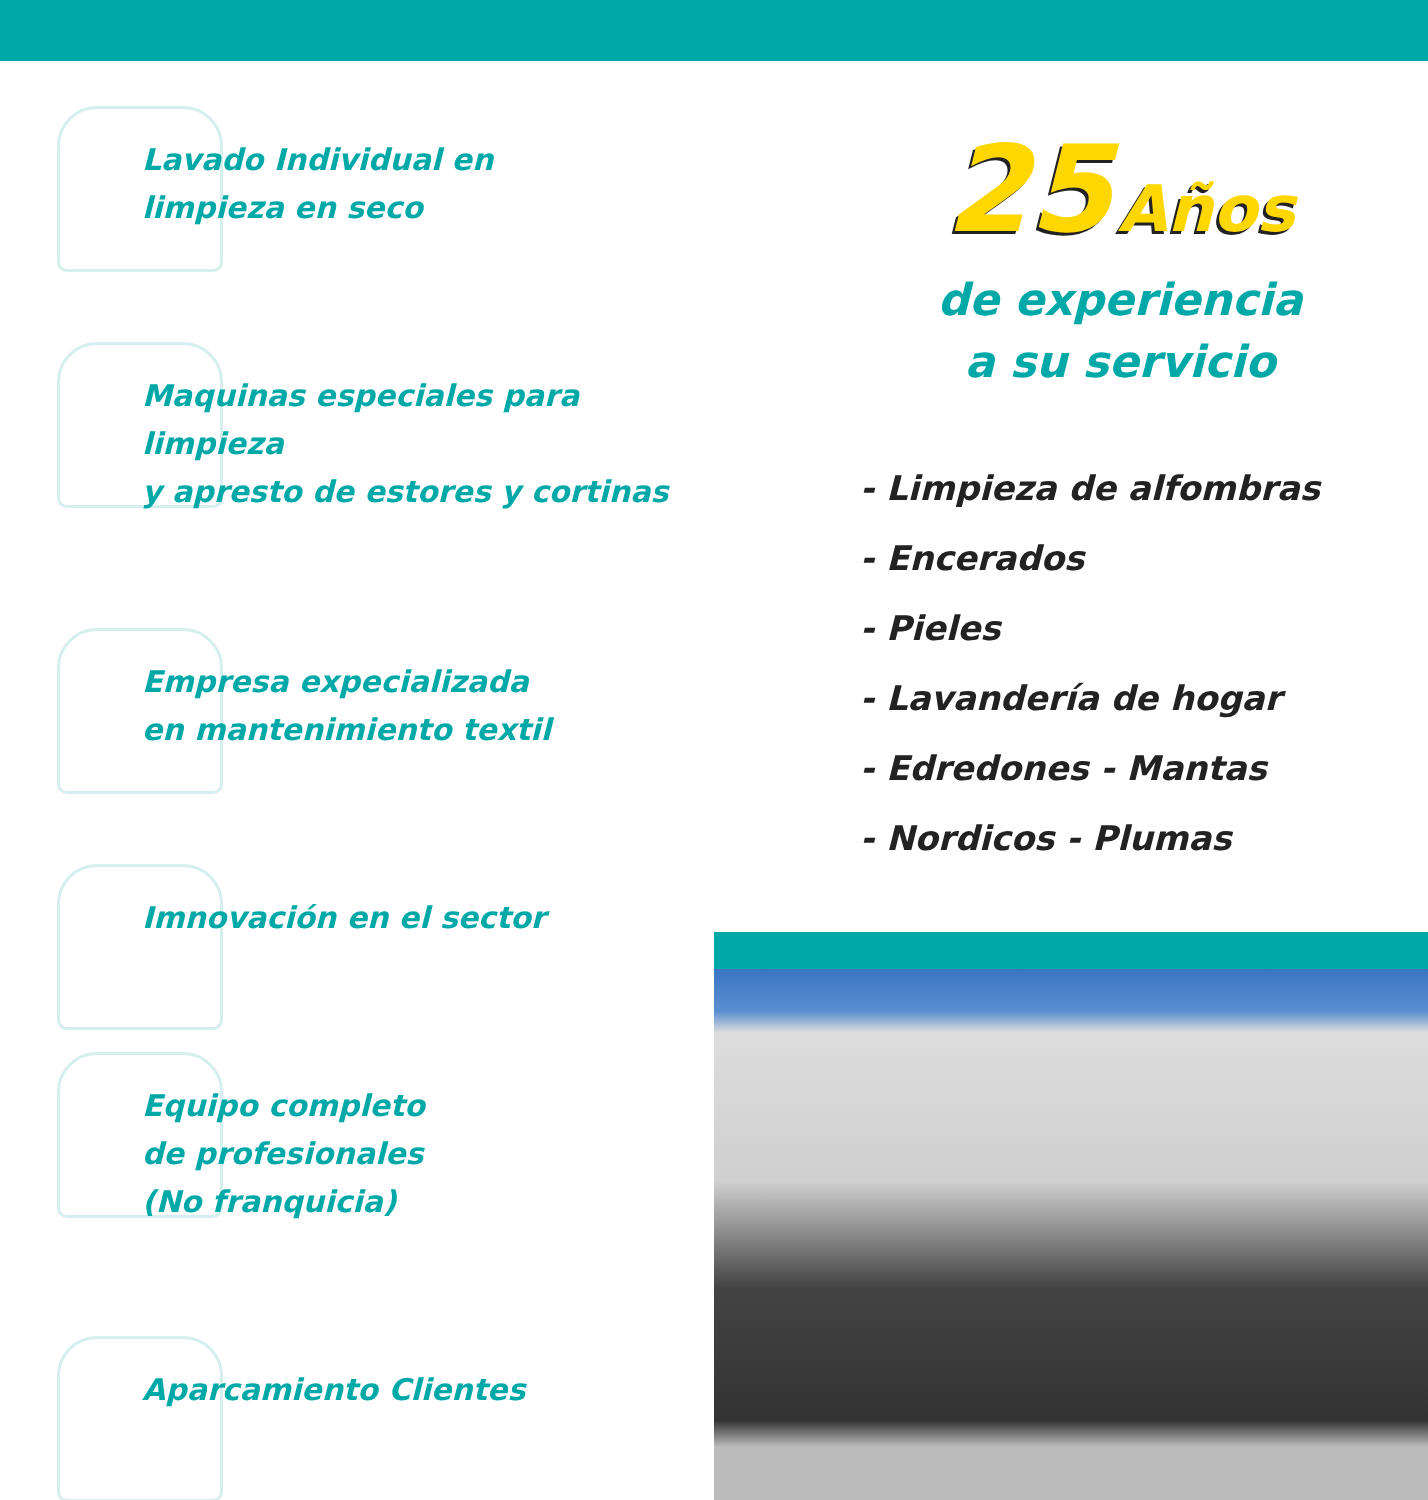Lavado Individual en
limpieza en seco
Maquinas especiales para limpieza
y apresto de estores y cortinas
Empresa expecializada
en mantenimiento textil
Imnovación en el sector
Equipo completo
de profesionales
(No franquicia)
Aparcamiento Clientes
25 Años
de experiencia
a su servicio
- Limpieza de alfombras
- Encerados
- Pieles
- Lavandería de hogar
- Edredones - Mantas
- Nordicos - Plumas